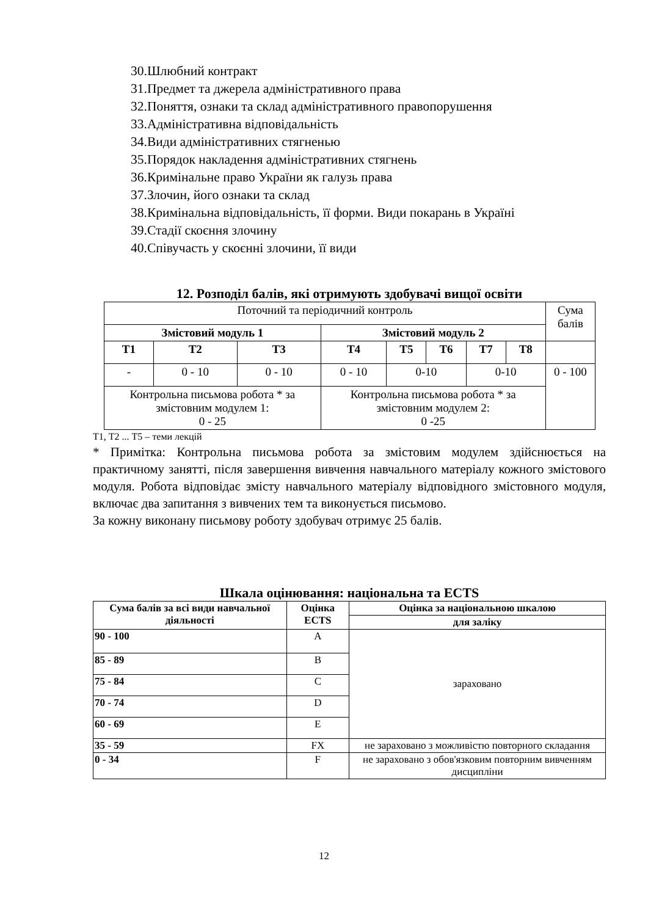30.Шлюбний контракт
31.Предмет та джерела адміністративного права
32.Поняття, ознаки та склад адміністративного правопорушення
33.Адміністративна відповідальність
34.Види адміністративних стягненью
35.Порядок накладення адміністративних стягнень
36.Кримінальне право України як галузь права
37.Злочин, його ознаки та склад
38.Кримінальна відповідальність, її форми. Види покарань в Україні
39.Стадії скоєння злочину
40.Співучасть у скоєнні злочини, її види
12. Розподіл балів, які отримують здобувачі вищої освіти
| Поточний та періодичний контроль | | | | | | | | Сума балів |
| Змістовий модуль 1 | | | Змістовий модуль 2 | | | | | |
| Т1 | Т2 | Т3 | Т4 | Т5 | Т6 | Т7 | Т8 | |
| - | 0 - 10 | 0 - 10 | 0 - 10 | 0-10 | | 0-10 | | 0 - 100 |
| Контрольна письмова робота * за змістовним модулем 1: 0 - 25 | | | Контрольна письмова робота * за змістовним модулем 2: 0 -25 | | | | | |
Т1, Т2 ... Т5 – теми лекцій
* Примітка: Контрольна письмова робота за змістовим модулем здійснюється на практичному занятті, після завершення вивчення навчального матеріалу кожного змістового модуля. Робота відповідає змісту навчального матеріалу відповідного змістовного модуля, включає два запитання з вивчених тем та виконується письмово.
За кожну виконану письмову роботу здобувач отримує 25 балів.
Шкала оцінювання: національна та ECTS
| Сума балів за всі види навчальної діяльності | Оцінка ECTS | Оцінка за національною шкалою |
| --- | --- | --- |
| | | для заліку |
| 90 - 100 | A | зараховано |
| 85 - 89 | B | |
| 75 - 84 | C | |
| 70 - 74 | D | |
| 60 - 69 | E | |
| 35 - 59 | FX | не зараховано з можливістю повторного складання |
| 0 - 34 | F | не зараховано з обов'язковим повторним вивченням дисципліни |
12